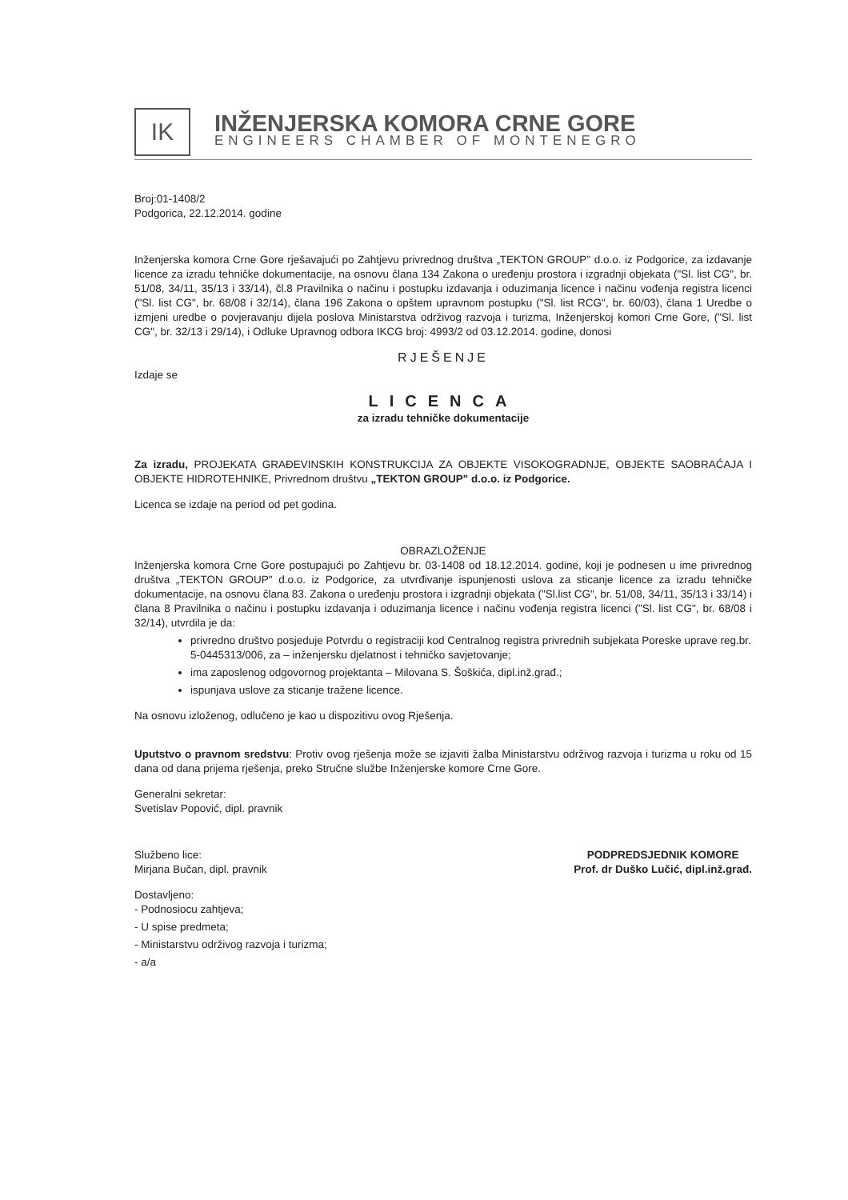IK
INŽENJERSKA KOMORA CRNE GORE
ENGINEERS CHAMBER OF MONTENEGRO
Broj:01-1408/2
Podgorica, 22.12.2014. godine
Inženjerska komora Crne Gore rješavajući po Zahtjevu privrednog društva „TEKTON GROUP" d.o.o. iz Podgorice, za izdavanje licence za izradu tehničke dokumentacije, na osnovu člana 134 Zakona o uređenju prostora i izgradnji objekata ("Sl. list CG", br. 51/08, 34/11, 35/13 i 33/14), čl.8 Pravilnika o načinu i postupku izdavanja i oduzimanja licence i načinu vođenja registra licenci ("Sl. list CG", br. 68/08 i 32/14), člana 196 Zakona o opštem upravnom postupku ("Sl. list RCG", br. 60/03), člana 1 Uredbe o izmjeni uredbe o povjeravanju dijela poslova Ministarstva održivog razvoja i turizma, Inženjerskoj komori Crne Gore, ("Sl. list CG", br. 32/13 i 29/14), i Odluke Upravnog odbora IKCG broj: 4993/2 od 03.12.2014. godine, donosi
RJEŠENJE
Izdaje se
LICENCA
za izradu tehničke dokumentacije
Za izradu, PROJEKATA GRAĐEVINSKIH KONSTRUKCIJA ZA OBJEKTE VISOKOGRADNJE, OBJEKTE SAOBRAĆAJA I OBJEKTE HIDROTEHNIKE, Privrednom društvu „TEKTON GROUP" d.o.o. iz Podgorice.
Licenca se izdaje na period od pet godina.
OBRAZLOŽENJE
Inženjerska komora Crne Gore postupajući po Zahtjevu br. 03-1408 od 18.12.2014. godine, koji je podnesen u ime privrednog društva „TEKTON GROUP" d.o.o. iz Podgorice, za utvrđivanje ispunjenosti uslova za sticanje licence za izradu tehničke dokumentacije, na osnovu člana 83. Zakona o uređenju prostora i izgradnji objekata ("Sl.list CG", br. 51/08, 34/11, 35/13 i 33/14) i člana 8 Pravilnika o načinu i postupku izdavanja i oduzimanja licence i načinu vođenja registra licenci ("Sl. list CG", br. 68/08 i 32/14), utvrdila je da:
privredno društvo posjeduje Potvrdu o registraciji kod Centralnog registra privrednih subjekata Poreske uprave reg.br. 5-0445313/006, za – inženjersku djelatnost i tehničko savjetovanje;
ima zaposlenog odgovornog projektanta – Milovana S. Šoškića, dipl.inž.građ.;
ispunjava uslove za sticanje tražene licence.
Na osnovu izloženog, odlučeno je kao u dispozitivu ovog Rješenja.
Uputstvo o pravnom sredstvu: Protiv ovog rješenja može se izjaviti žalba Ministarstvu održivog razvoja i turizma u roku od 15 dana od dana prijema rješenja, preko Stručne službe Inženjerske komore Crne Gore.
Generalni sekretar:
Svetislav Popović, dipl. pravnik
Službeno lice:
Mirjana Bučan, dipl. pravnik
Dostavljeno:
- Podnosiocu zahtjeva;
- U spise predmeta;
- Ministarstvu održivog razvoja i turizma;
- a/a
PODPREDSJEDNIK KOMORE
Prof. dr Duško Lučić, dipl.inž.građ.